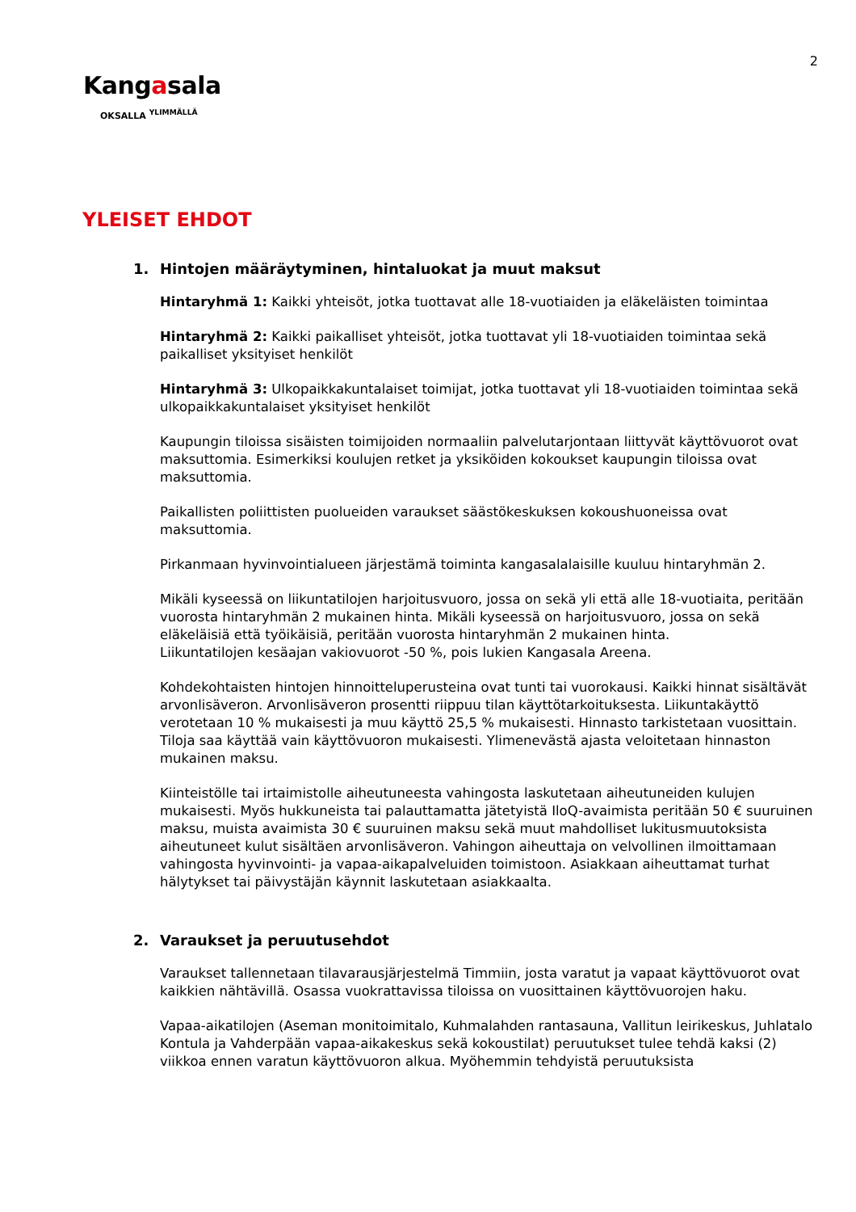2
Kangasala
OKSALLA <sup>YLIMMÄLLÄ</sup>
YLEISET EHDOT
1. Hintojen määräytyminen, hintaluokat ja muut maksut
Hintaryhmä 1: Kaikki yhteisöt, jotka tuottavat alle 18-vuotiaiden ja eläkeläisten toimintaa
Hintaryhmä 2: Kaikki paikalliset yhteisöt, jotka tuottavat yli 18-vuotiaiden toimintaa sekä paikalliset yksityiset henkilöt
Hintaryhmä 3: Ulkopaikkakuntalaiset toimijat, jotka tuottavat yli 18-vuotiaiden toimintaa sekä ulkopaikkakuntalaiset yksityiset henkilöt
Kaupungin tiloissa sisäisten toimijoiden normaaliin palvelutarjontaan liittyvät käyttövuorot ovat maksuttomia. Esimerkiksi koulujen retket ja yksiköiden kokoukset kaupungin tiloissa ovat maksuttomia.
Paikallisten poliittisten puolueiden varaukset säästökeskuksen kokoushuoneissa ovat maksuttomia.
Pirkanmaan hyvinvointialueen järjestämä toiminta kangasalalaisille kuuluu hintaryhmän 2.
Mikäli kyseessä on liikuntatilojen harjoitusvuoro, jossa on sekä yli että alle 18-vuotiaita, peritään vuorosta hintaryhmän 2 mukainen hinta. Mikäli kyseessä on harjoitusvuoro, jossa on sekä eläkeläisiä että työikäisiä, peritään vuorosta hintaryhmän 2 mukainen hinta.
Liikuntatilojen kesäajan vakiovuorot -50 %, pois lukien Kangasala Areena.
Kohdekohtaisten hintojen hinnoitteluperusteina ovat tunti tai vuorokausi. Kaikki hinnat sisältävät arvonlisäveron. Arvonlisäveron prosentti riippuu tilan käyttötarkoituksesta. Liikuntakäyttö verotetaan 10 % mukaisesti ja muu käyttö 25,5 % mukaisesti. Hinnasto tarkistetaan vuosittain. Tiloja saa käyttää vain käyttövuoron mukaisesti. Ylimenevästä ajasta veloitetaan hinnaston mukainen maksu.
Kiinteistölle tai irtaimistolle aiheutuneesta vahingosta laskutetaan aiheutuneiden kulujen mukaisesti. Myös hukkuneista tai palauttamatta jätetyistä IloQ-avaimista peritään 50 € suuruinen maksu, muista avaimista 30 € suuruinen maksu sekä muut mahdolliset lukitusmuutoksista aiheutuneet kulut sisältäen arvonlisäveron. Vahingon aiheuttaja on velvollinen ilmoittamaan vahingosta hyvinvointi- ja vapaa-aikapalveluiden toimistoon. Asiakkaan aiheuttamat turhat hälytykset tai päivystäjän käynnit laskutetaan asiakkaalta.
2. Varaukset ja peruutusehdot
Varaukset tallennetaan tilavarausjärjestelmä Timmiin, josta varatut ja vapaat käyttövuorot ovat kaikkien nähtävillä. Osassa vuokrattavissa tiloissa on vuosittainen käyttövuorojen haku.
Vapaa-aikatilojen (Aseman monitoimitalo, Kuhmalahden rantasauna, Vallitun leirikeskus, Juhlatalo Kontula ja Vahderpään vapaa-aikakeskus sekä kokoustilat) peruutukset tulee tehdä kaksi (2) viikkoa ennen varatun käyttövuoron alkua. Myöhemmin tehdyistä peruutuksista